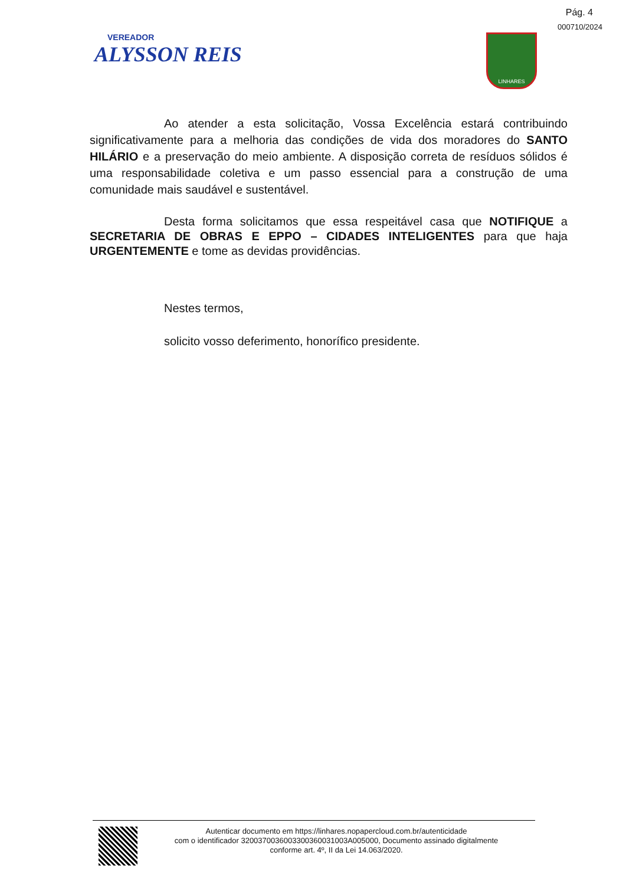Pág. 4
000710/2024
VEREADOR
ALYSSON REIS
LINHARES
Ao atender a esta solicitação, Vossa Excelência estará contribuindo significativamente para a melhoria das condições de vida dos moradores do SANTO HILÁRIO e a preservação do meio ambiente. A disposição correta de resíduos sólidos é uma responsabilidade coletiva e um passo essencial para a construção de uma comunidade mais saudável e sustentável.
Desta forma solicitamos que essa respeitável casa que NOTIFIQUE a SECRETARIA DE OBRAS E EPPO – CIDADES INTELIGENTES para que haja URGENTEMENTE e tome as devidas providências.
Nestes termos,
solicito vosso deferimento, honorífico presidente.
Autenticar documento em https://linhares.nopapercloud.com.br/autenticidade
com o identificador 320037003600330036003100​3A005000, Documento assinado digitalmente
conforme art. 4º, II da Lei 14.063/2020.